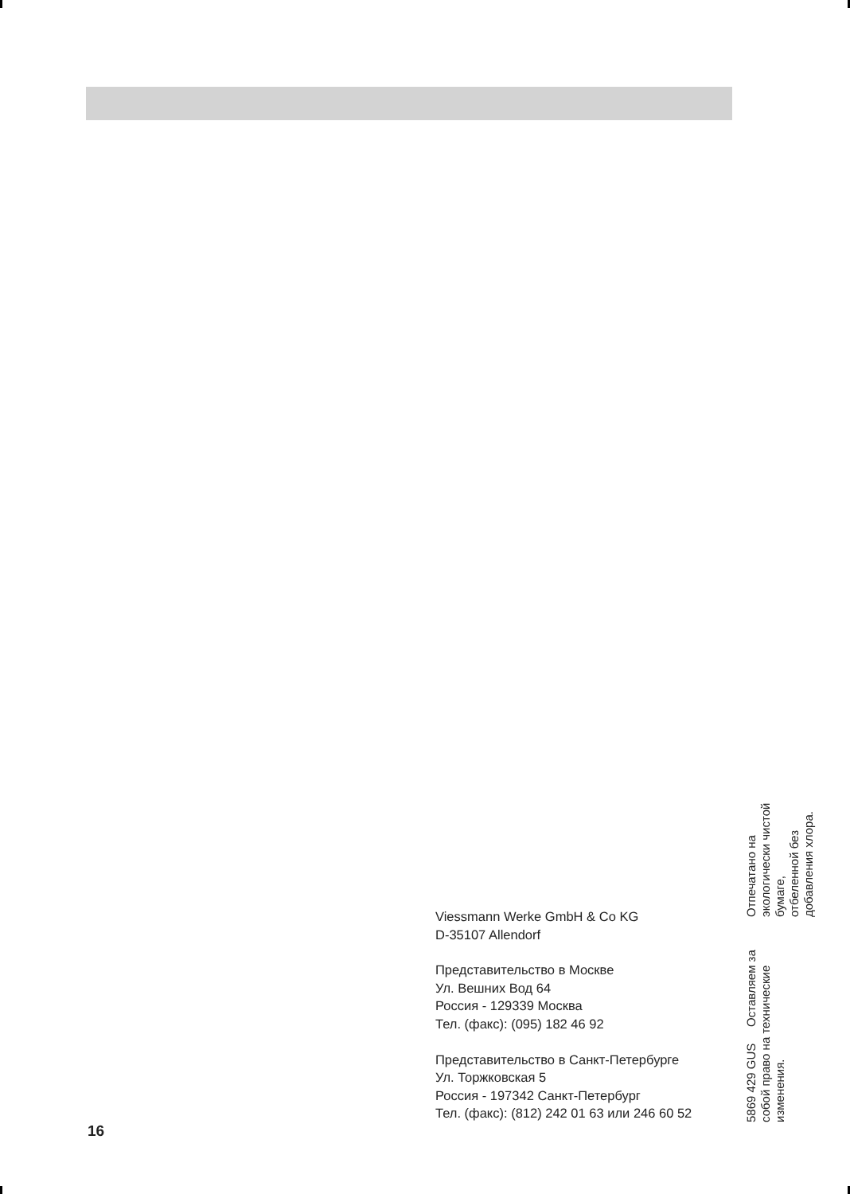Viessmann Werke GmbH & Co KG
D-35107 Allendorf
Представительство в Москве
Ул. Вешних Вод 64
Россия - 129339 Москва
Тел. (факс): (095) 182 46 92
Представительство в Санкт-Петербурге
Ул. Торжковская 5
Россия - 197342 Санкт-Петербург
Тел. (факс): (812) 242 01 63 или 246 60 52
5869 429 GUS Оставляем за собой право на технические изменения.
Отпечатано на экологически чистой бумаге,
отбеленной без добавления хлора.
16